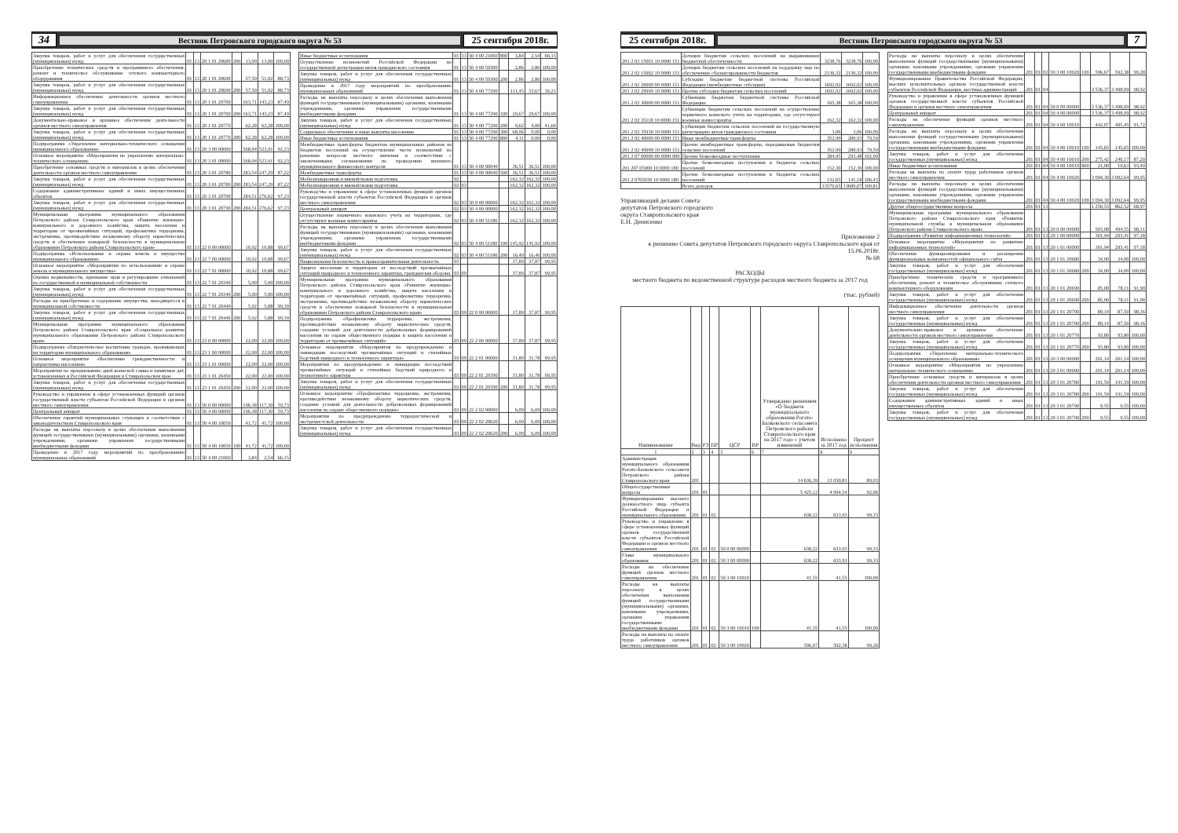34 Вестник Петровского городского округа № 53 25 сентября 2018г.
| Закупка товаров, работ и услуг для обеспечения государственных (муниципальных) нужд | 01 | 13 | 20 1 01 20680 | 200 | 13,00 | 13,00 | 100,00 |
| Приобретение технических средств и программного обеспечения, ремонт и техническое обслуживание сетевого компьютерного оборудования | 01 | 13 | 20 1 01 20690 | | 57,50 | 51,02 | 88,73 |
| Закупка товаров, работ и услуг для обеспечения государственных (муниципальных) нужд | 01 | 13 | 20 1 01 20690 | 200 | 57,50 | 51,02 | 88,73 |
| Информационное обеспечение деятельности органов местного самоуправления | 01 | 13 | 20 1 01 20700 | | 163,71 | 143,23 | 87,49 |
| Закупка товаров, работ и услуг для обеспечения государственных (муниципальных) нужд | 01 | 13 | 20 1 01 20700 | 200 | 163,71 | 143,23 | 87,49 |
| Документально-правовое и архивное обеспечение деятельности органов местного самоуправления | 01 | 13 | 20 1 01 20770 | | 62,28 | 62,28 | 100,00 |
| Закупка товаров, работ и услуг для обеспечения государственных (муниципальных) нужд | 01 | 13 | 20 1 01 20770 | 200 | 62,28 | 62,28 | 100,00 |
| Подпрограмма «Укрепление материально-технического оснащения муниципального образования» | 01 | 13 | 20 3 00 00000 | | 568,04 | 523,91 | 92,23 |
| Основное мероприятие «Мероприятия по укреплению материально-технического оснащения» | 01 | 13 | 20 3 01 00000 | | 568,04 | 523,91 | 92,23 |
| Приобретение основных средств и материалов в целях обеспечения деятельности органов местного самоуправления | 01 | 13 | 20 3 01 20780 | | 283,54 | 247,29 | 87,22 |
| Закупка товаров, работ и услуг для обеспечения государственных (муниципальных) нужд | 01 | 13 | 20 3 01 20780 | 200 | 283,54 | 247,29 | 87,22 |
| Содержание административных зданий и иных имущественных объектов | 01 | 13 | 20 3 01 20790 | | 284,51 | 276,62 | 97,23 |
| Закупка товаров, работ и услуг для обеспечения государственных (муниципальных) нужд | 01 | 13 | 20 3 01 20790 | 200 | 284,51 | 276,62 | 97,23 |
| Муниципальная программа муниципального образования Петровского района Ставропольского края «Развитие жилищно-коммунального и дорожного хозяйства, защита населения и территории от чрезвычайных ситуаций, профилактика терроризма, экстремизма, противодействие незаконному обороту наркотических средств и обеспечение пожарной безопасности в муниципальном образовании Петровского района Ставропольского края» | 01 | 13 | 22 0 00 00000 | | 10,92 | 10,88 | 99,67 |
| Подпрограмма «Использование и охрана земель и имущества муниципального образования» | 01 | 13 | 22 7 00 00000 | | 10,92 | 10,88 | 99,67 |
| Основное мероприятие «Мероприятия по использованию и охране земель и муниципального имущества» | 01 | 13 | 22 7 01 00000 | | 10,92 | 10,88 | 99,67 |
| Оценка недвижимости, признание прав и регулирование отношений по государственной и муниципальной собственности | 01 | 13 | 22 7 01 20340 | | 5,00 | 5,00 | 100,00 |
| Закупка товаров, работ и услуг для обеспечения государственных (муниципальных) нужд | 01 | 13 | 22 7 01 20340 | 200 | 5,00 | 5,00 | 100,00 |
| Расходы на приобретение и содержание имущества, находящегося в муниципальной собственности | 01 | 13 | 22 7 01 20440 | | 5,92 | 5,88 | 99,39 |
| Закупка товаров, работ и услуг для обеспечения государственных (муниципальных) нужд | 01 | 13 | 22 7 01 20440 | 200 | 5,92 | 5,88 | 99,39 |
| Муниципальная программа муниципального образования Петровского района Ставропольского края «Социальное развитие муниципального образования Петровского района Ставропольского края» | 01 | 13 | 23 0 00 00000 | | 22,00 | 22,00 | 100,00 |
| Подпрограмма «Патриотическое воспитание граждан, проживающих на территории муниципального образования» | 01 | 13 | 23 1 00 00000 | | 22,00 | 22,00 | 100,00 |
| Основное мероприятие «Воспитание гражданственности и патриотизма населения» | 01 | 13 | 23 1 01 00000 | | 22,00 | 22,00 | 100,00 |
| Мероприятия по празднованию дней воинской славы и памятных дат, установленных в Российской Федерации и Ставропольском крае | 01 | 13 | 23 1 01 20450 | | 22,00 | 22,00 | 100,00 |
| Закупка товаров, работ и услуг для обеспечения государственных (муниципальных) нужд | 01 | 13 | 23 1 01 20450 | 200 | 22,00 | 22,00 | 100,00 |
| Руководство и управление в сфере установленных функций органов государственной власти субъектов Российской Федерации и органов местного самоуправления | 01 | 13 | 50 0 00 00000 | | 196,38 | 117,30 | 59,73 |
| Центральный аппарат | 01 | 13 | 50 4 00 00000 | | 196,38 | 117,30 | 59,73 |
| Обеспечение гарантий муниципальных служащих в соответствии с законодательством Ставропольского края | 01 | 13 | 50 4 00 10050 | | 41,72 | 41,72 | 100,00 |
| Расходы на выплаты персоналу в целях обеспечения выполнения функций государственными (муниципальными) органами, казенными учреждениями, органами управления государственными внебюджетными фондами | 01 | 13 | 50 4 00 10050 | 100 | 41,72 | 41,72 | 100,00 |
| Проведение в 2017 году мероприятий по преобразованию муниципальных образований | 01 | 13 | 50 4 00 21060 | | 3,84 | 2,54 | 66,15 |
| Иные бюджетные ассигнования | 01 | 13 | 50 4 00 21060 | 800 | 3,84 | 2,54 | 66,15 |
| Осуществление полномочий Российской Федерации по государственной регистрации актов гражданского состояния | 01 | 13 | 50 4 00 59300 | | 2,86 | 2,86 | 100,00 |
| Закупка товаров, работ и услуг для обеспечения государственных (муниципальных) нужд | 01 | 13 | 50 4 00 59300 | 200 | 2,86 | 2,86 | 100,00 |
| Проведение в 2017 году мероприятий по преобразованию муниципальных образований | 01 | 13 | 50 4 00 77290 | | 111,45 | 33,67 | 30,21 |
| Расходы на выплаты персоналу в целях обеспечения выполнения функций государственными (муниципальными) органами, казенными учреждениями, органами управления государственными внебюджетными фондами | 01 | 13 | 50 4 00 77290 | 100 | 29,67 | 29,67 | 100,00 |
| Закупка товаров, работ и услуг для обеспечения государственных (муниципальных) нужд | 01 | 13 | 50 4 00 77290 | 200 | 9,62 | 4,00 | 41,60 |
| Социальное обеспечение и иные выплаты населению | 01 | 13 | 50 4 00 77290 | 300 | 68,06 | 0,00 | 0,00 |
| Иные бюджетные ассигнования | 01 | 13 | 50 4 00 77290 | 800 | 4,11 | 0,00 | 0,00 |
| Межбюджетные трансферты бюджетам муниципальных районов из бюджетов поселений на осуществление части полномочий по решению вопросов местного значения в соответствии с заключенными соглашениями по проведению внешнего муниципального финансового контроля | 01 | 13 | 50 4 00 90040 | | 36,51 | 36,51 | 100,00 |
| Межбюджетные трансферты | 01 | 13 | 50 4 00 90040 | 500 | 36,51 | 36,51 | 100,00 |
| Мобилизационная и вневойсковая подготовка | 02 | | | | 162,32 | 162,32 | 100,00 |
| Мобилизационная и вневойсковая подготовка | 02 | 03 | | | 162,32 | 162,32 | 100,00 |
| Руководство и управление в сфере установленных функций органов государственной власти субъектов Российской Федерации и органов местного самоуправления | 02 | 03 | 50 0 00 00000 | | 162,32 | 162,32 | 100,00 |
| Центральный аппарат | 02 | 03 | 50 4 00 00000 | | 162,32 | 162,32 | 100,00 |
| Осуществление первичного воинского учета на территориях, где отсутствуют военные комиссариаты | 02 | 03 | 50 4 00 51180 | | 162,32 | 162,32 | 100,00 |
| Расходы на выплаты персоналу в целях обеспечения выполнения функций государственными (муниципальными) органами, казенными учреждениями, органами управления государственными внебюджетными фондами | 02 | 03 | 50 4 00 51180 | 100 | 145,92 | 145,92 | 100,00 |
| Закупка товаров, работ и услуг для обеспечения государственных (муниципальных) нужд | 02 | 03 | 50 4 00 51180 | 200 | 16,40 | 16,40 | 100,00 |
| Национальная безопасность и правоохранительная деятельность | 03 | | | | 37,89 | 37,87 | 99,95 |
| Защита населения и территории от последствий чрезвычайных ситуаций природного и техногенного характера, гражданская оборона | 03 | 09 | | | 37,89 | 37,87 | 99,95 |
| Муниципальная программа муниципального образования Петровского района Ставропольского края «Развитие жилищно-коммунального и дорожного хозяйства, защита населения и территории от чрезвычайных ситуаций, профилактика терроризма, экстремизма, противодействие незаконному обороту наркотических средств и обеспечение пожарной безопасности в муниципальном образовании Петровского района Ставропольского края» | 03 | 09 | 22 0 00 00000 | | 37,89 | 37,87 | 99,95 |
| Подпрограмма «Профилактика терроризма, экстремизма, противодействие незаконному обороту наркотических средств, создание условий для деятельности добровольных формирований населения по охране общественного порядка и защита населения и территории от чрезвычайных ситуаций» | 03 | 09 | 22 2 00 00000 | | 37,89 | 37,87 | 99,95 |
| Основное мероприятие «Мероприятия по предупреждению и ликвидации последствий чрезвычайных ситуаций и стихийных бедствий природного и техногенного характера» | 03 | 09 | 22 2 01 00000 | | 31,80 | 31,78 | 99,95 |
| Мероприятия по предупреждению и ликвидации последствий чрезвычайных ситуаций и стихийных бедствий природного и техногенного характера | 03 | 09 | 22 2 01 20390 | | 31,80 | 31,78 | 99,95 |
| Закупка товаров, работ и услуг для обеспечения государственных (муниципальных) нужд | 03 | 09 | 22 2 01 20390 | 200 | 31,80 | 31,78 | 99,95 |
| Основное мероприятие «Профилактика терроризма, экстремизма, противодействие незаконному обороту наркотических средств, создание условий для деятельности добровольных формирований населения по охране общественного порядка» | 03 | 09 | 22 2 02 00000 | | 6,09 | 6,09 | 100,00 |
| Мероприятия по предупреждению террористической и экстремистской деятельности | 03 | 09 | 22 2 02 20620 | | 6,09 | 6,09 | 100,00 |
| Закупка товаров, работ и услуг для обеспечения государственных (муниципальных) нужд | 03 | 09 | 22 2 02 20620 | 200 | 6,09 | 6,09 | 100,00 |
25 сентября 2018г. Вестник Петровского городского округа № 53 7
| 201 2 02 15001 10 0000 151 | Дотации бюджетам сельских поселений на выравнивание бюджетной обеспеченности | 3238,76 | 3238,76 | 100,00 |
| 201 2 02 15002 10 0000 151 | Дотации бюджетам сельских поселений на поддержку мер по обеспечению сбалансированности бюджетов | 2136,32 | 2136,32 | 100,00 |
| 201 2 02 20000 00 0000 151 | Субсидии бюджетам бюджетной системы Российской Федерации (межбюджетные субсидии) | 1692,02 | 1692,02 | 100,00 |
| 201 2 02 29999 10 0000 151 | Прочие субсидии бюджетам сельских поселений | 1692,02 | 1692,02 | 100,00 |
| 201 2 02 30000 00 0000 151 | Субвенции бюджетам бюджетной системы Российской Федерации | 165,38 | 165,38 | 100,00 |
| 201 2 02 35118 10 0000 151 | Субвенции бюджетам сельских поселений на осуществление первичного воинского учета на территориях, где отсутствуют военные комиссариаты | 162,32 | 162,32 | 100,00 |
| 201 2 02 35930 10 0000 151 | Субвенции бюджетам сельских поселений на государственную регистрацию актов гражданского состояния | 3,06 | 3,06 | 100,00 |
| 201 2 02 40000 00 0000 151 | Иные межбюджетные трансферты | 352,99 | 280,93 | 79,59 |
| 201 2 02 49999 10 0000 151 | Прочие межбюджетные трансферты, передаваемые бюджетам сельских поселений | 352,99 | 280,93 | 79,59 |
| 201 2 07 00000 00 0000 000 | Прочие безвозмездные поступления | 284,95 | 293,48 | 102,99 |
| 201 207 05000 10 0000 180 | Прочие безвозмездные поступления в бюджеты сельских поселений | 152,30 | 152,30 | 100,00 |
| 201 2 0705030 10 0000 180 | Прочие безвозмездные поступления в бюджеты сельских поселений | 132,65 | 141,18 | 106,43 |
| | Всего доходов | 13570,65 | 13680,07 | 100,81 |
Управляющий делами Совета
депутатов Петровского городского
округа Ставропольского края
Е.Н. Денисенко
Приложение 2
к решению Совета депутатов Петровского городского округа Ставропольского края от 15.06.2018г.
№ 68
РАСХОДЫ
местного бюджета по ведомственной структуре расходов местного бюджета за 2017 год
(тыс. рублей)
| Наименование | Вед | РЗ | ПР | ЦСР | ВР | Утверждено решением «О бюджете муниципального образования Рогато-Балковского сельсовета Петровского района Ставропольского края на 2017 год» с учетом изменений | Исполнено за 2017 год | Процент исполнения |
| --- | --- | --- | --- | --- | --- | --- | --- | --- |
| 1 | 2 | 3 | 4 | 5 | 6 | 7 | 8 | 9 |
| Администрация муниципального образования Рогато-Балковского сельсовета Петровского района Ставропольского края | 201 | | | | | 14 636,39 | 13 030,81 | 89,03 |
| Общегосударственные вопросы | 201 | 01 | | | | 5 425,12 | 4 994,54 | 92,06 |
| Функционирование высшего должностного лица субъекта Российской Федерации и муниципального образования | 201 | 01 | 02 | | | 638,22 | 633,93 | 99,33 |
| Руководство и управление в сфере установленных функций органов государственной власти субъектов Российской Федерации и органов местного самоуправления | 201 | 01 | 02 | 50 0 00 00000 | | 638,22 | 633,93 | 99,33 |
| Глава муниципального образования | 201 | 01 | 02 | 50 3 00 00000 | | 638,22 | 633,93 | 99,33 |
| Расходы на обеспечение функций органов местного самоуправления | 201 | 01 | 02 | 50 3 00 10010 | | 41,55 | 41,55 | 100,00 |
| Расходы на выплаты персоналу в целях обеспечения выполнения функций государственными (муниципальными) органами, казенными учреждениями, органами управления государственными внебюджетными фондами | 201 | 01 | 02 | 50 3 00 10010 | 100 | 41,55 | 41,55 | 100,00 |
| Расходы на выплаты по оплате труда работников органов местного самоуправления | 201 | 01 | 02 | 50 3 00 10020 | | 596,67 | 592,38 | 99,28 |
| Расходы на выплаты персоналу в целях обеспечения выполнения функций государственными (муниципальными) органами, казенными учреждениями, органами управления государственными внебюджетными фондами | 201 | 01 | 02 | 50 3 00 10020 | 100 | 596,67 | 592,38 | 99,28 |
| Функционирование Правительства Российской Федерации, высших исполнительных органов государственной власти субъектов Российской Федерации, местных администраций | 201 | 01 | 04 | | | 3 536,37 | 3 498,09 | 98,92 |
| Руководство и управление в сфере установленных функций органов государственной власти субъектов Российской Федерации и органов местного самоуправления | 201 | 01 | 04 | 50 0 00 00000 | | 3 536,37 | 3 498,09 | 98,92 |
| Центральный аппарат | 201 | 01 | 04 | 50 4 00 00000 | | 3 536,37 | 3 498,09 | 98,92 |
| Расходы на обеспечение функций органов местного самоуправления | 201 | 01 | 04 | 50 4 00 10010 | | 442,07 | 405,45 | 91,72 |
| Расходы на выплаты персоналу в целях обеспечения выполнения функций государственными (муниципальными) органами, казенными учреждениями, органами управления государственными внебюджетными фондами | 201 | 01 | 04 | 50 4 00 10010 | 100 | 145,65 | 145,65 | 100,00 |
| Закупка товаров, работ и услуг для обеспечения государственных (муниципальных) нужд | 201 | 01 | 04 | 50 4 00 10010 | 200 | 275,42 | 240,17 | 87,20 |
| Иные бюджетные ассигнования | 201 | 01 | 04 | 50 4 00 10010 | 800 | 21,00 | 19,63 | 93,49 |
| Расходы на выплаты по оплате труда работников органов местного самоуправления | 201 | 01 | 04 | 50 4 00 10020 | | 3 094,30 | 3 092,64 | 99,95 |
| Расходы на выплаты персоналу в целях обеспечения выполнения функций государственными (муниципальными) органами, казенными учреждениями, органами управления государственными внебюджетными фондами | 201 | 01 | 04 | 50 4 00 10020 | 100 | 3 094,30 | 3 092,64 | 99,95 |
| Другие общегосударственные вопросы | 201 | 01 | 13 | | | 1 250,53 | 862,52 | 68,97 |
| Муниципальная программа муниципального образования Петровского района Ставропольского края «Развитие муниципальной службы в муниципальном образовании Петровского района Ставропольского края» | 201 | 01 | 13 | 20 0 00 00000 | | 503,08 | 494,55 | 98,31 |
| Подпрограмма «Развитие информационных технологий» | 201 | 01 | 13 | 20 1 00 00000 | | 301,94 | 293,41 | 97,18 |
| Основное мероприятие «Мероприятия по развитию информационных технологий» | 201 | 01 | 13 | 20 1 01 00000 | | 301,94 | 293,41 | 97,18 |
| Обеспечение функционирования и расширения функциональных возможностей официального сайта | 201 | 01 | 13 | 20 1 01 20680 | | 34,00 | 34,00 | 100,00 |
| Закупка товаров, работ и услуг для обеспечения государственных (муниципальных) нужд | 201 | 01 | 13 | 20 1 01 20680 | 200 | 34,00 | 34,00 | 100,00 |
| Приобретение технических средств и программного обеспечения, ремонт и техническое обслуживание сетевого компьютерного оборудования | 201 | 01 | 13 | 20 1 01 20690 | | 85,00 | 78,11 | 91,90 |
| Закупка товаров, работ и услуг для обеспечения государственных (муниципальных) нужд | 201 | 01 | 13 | 20 1 01 20690 | 200 | 85,00 | 78,11 | 91,90 |
| Информационное обеспечение деятельности органов местного самоуправления | 201 | 01 | 13 | 20 1 01 20700 | | 89,14 | 87,50 | 98,16 |
| Закупка товаров, работ и услуг для обеспечения государственных (муниципальных) нужд | 201 | 01 | 13 | 20 1 01 20700 | 200 | 89,14 | 87,50 | 98,16 |
| Документально-правовое и архивное обеспечение деятельности органов местного самоуправления | 201 | 01 | 13 | 20 1 01 20770 | | 93,80 | 93,80 | 100,00 |
| Закупка товаров, работ и услуг для обеспечения государственных (муниципальных) нужд | 201 | 01 | 13 | 20 1 01 20770 | 200 | 93,80 | 93,80 | 100,00 |
| Подпрограмма «Укрепление материально-технического оснащения муниципального образования» | 201 | 01 | 13 | 20 3 00 00000 | | 201,14 | 201,14 | 100,00 |
| Основное мероприятие «Мероприятия по укреплению материально-технического оснащения» | 201 | 01 | 13 | 20 3 01 00000 | | 201,14 | 201,14 | 100,00 |
| Приобретение основных средств и материалов в целях обеспечения деятельности органов местного самоуправления | 201 | 01 | 13 | 20 3 01 20780 | | 191,59 | 191,59 | 100,00 |
| Закупка товаров, работ и услуг для обеспечения государственных (муниципальных) нужд | 201 | 01 | 13 | 20 3 01 20780 | 200 | 191,59 | 191,59 | 100,00 |
| Содержание административных зданий и иных имущественных объектов | 201 | 01 | 13 | 20 3 01 20790 | | 9,55 | 9,55 | 100,00 |
| Закупка товаров, работ и услуг для обеспечения государственных (муниципальных) нужд | 201 | 01 | 13 | 20 3 01 20790 | 200 | 9,55 | 9,55 | 100,00 |